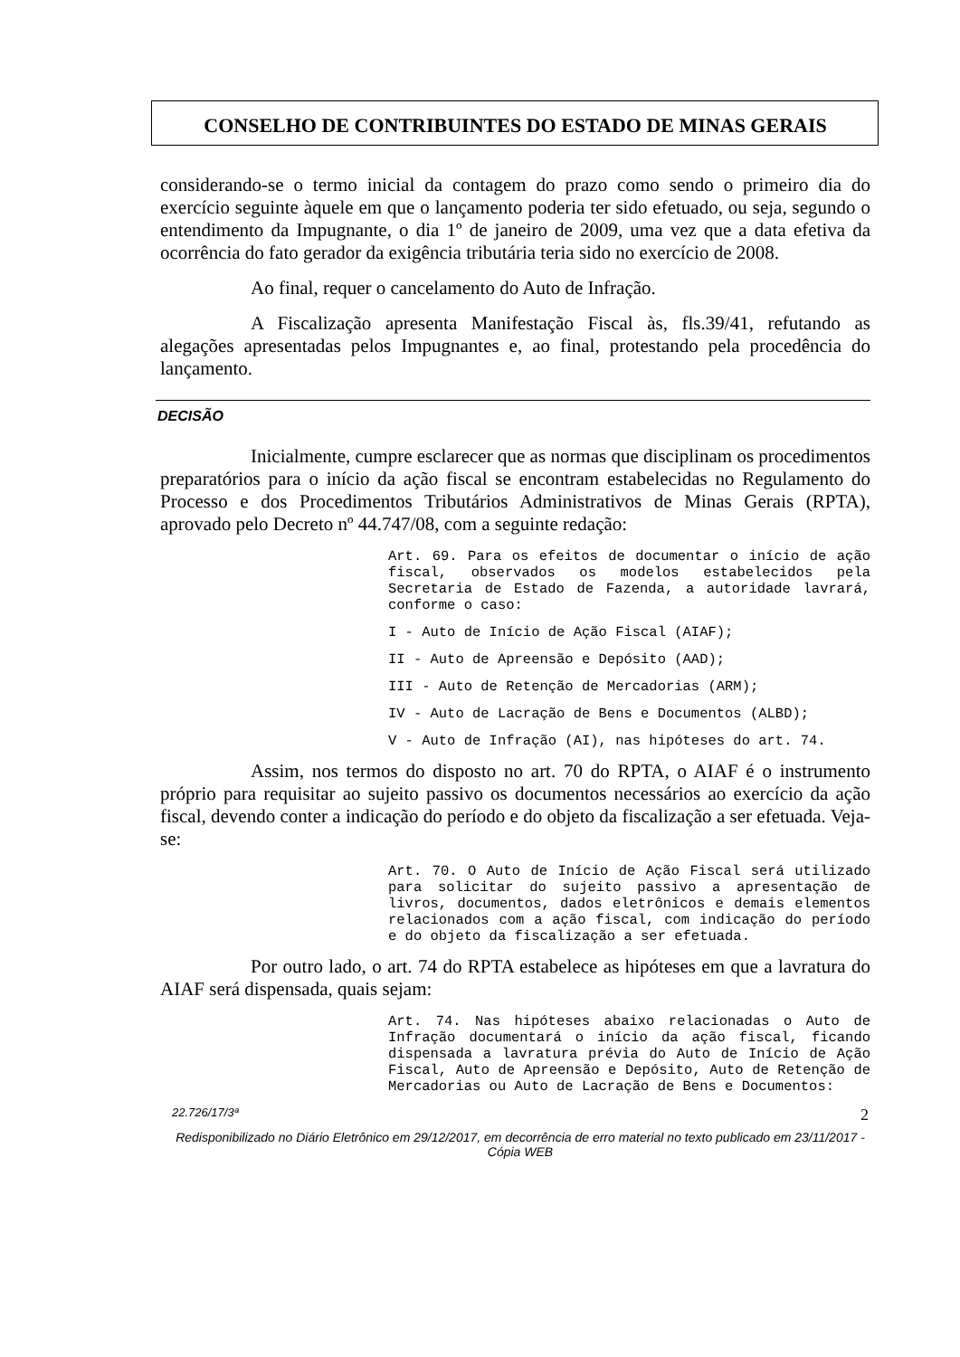CONSELHO DE CONTRIBUINTES DO ESTADO DE MINAS GERAIS
considerando-se o termo inicial da contagem do prazo como sendo o primeiro dia do exercício seguinte àquele em que o lançamento poderia ter sido efetuado, ou seja, segundo o entendimento da Impugnante, o dia 1º de janeiro de 2009, uma vez que a data efetiva da ocorrência do fato gerador da exigência tributária teria sido no exercício de 2008.
Ao final, requer o cancelamento do Auto de Infração.
A Fiscalização apresenta Manifestação Fiscal às, fls.39/41, refutando as alegações apresentadas pelos Impugnantes e, ao final, protestando pela procedência do lançamento.
DECISÃO
Inicialmente, cumpre esclarecer que as normas que disciplinam os procedimentos preparatórios para o início da ação fiscal se encontram estabelecidas no Regulamento do Processo e dos Procedimentos Tributários Administrativos de Minas Gerais (RPTA), aprovado pelo Decreto nº 44.747/08, com a seguinte redação:
Art. 69. Para os efeitos de documentar o início de ação fiscal, observados os modelos estabelecidos pela Secretaria de Estado de Fazenda, a autoridade lavrará, conforme o caso:
I - Auto de Início de Ação Fiscal (AIAF);
II - Auto de Apreensão e Depósito (AAD);
III - Auto de Retenção de Mercadorias (ARM);
IV - Auto de Lacração de Bens e Documentos (ALBD);
V - Auto de Infração (AI), nas hipóteses do art. 74.
Assim, nos termos do disposto no art. 70 do RPTA, o AIAF é o instrumento próprio para requisitar ao sujeito passivo os documentos necessários ao exercício da ação fiscal, devendo conter a indicação do período e do objeto da fiscalização a ser efetuada. Veja-se:
Art. 70. O Auto de Início de Ação Fiscal será utilizado para solicitar do sujeito passivo a apresentação de livros, documentos, dados eletrônicos e demais elementos relacionados com a ação fiscal, com indicação do período e do objeto da fiscalização a ser efetuada.
Por outro lado, o art. 74 do RPTA estabelece as hipóteses em que a lavratura do AIAF será dispensada, quais sejam:
Art. 74. Nas hipóteses abaixo relacionadas o Auto de Infração documentará o início da ação fiscal, ficando dispensada a lavratura prévia do Auto de Início de Ação Fiscal, Auto de Apreensão e Depósito, Auto de Retenção de Mercadorias ou Auto de Lacração de Bens e Documentos:
22.726/17/3ª 2
Redisponibilizado no Diário Eletrônico em 29/12/2017, em decorrência de erro material no texto publicado em 23/11/2017 - Cópia WEB